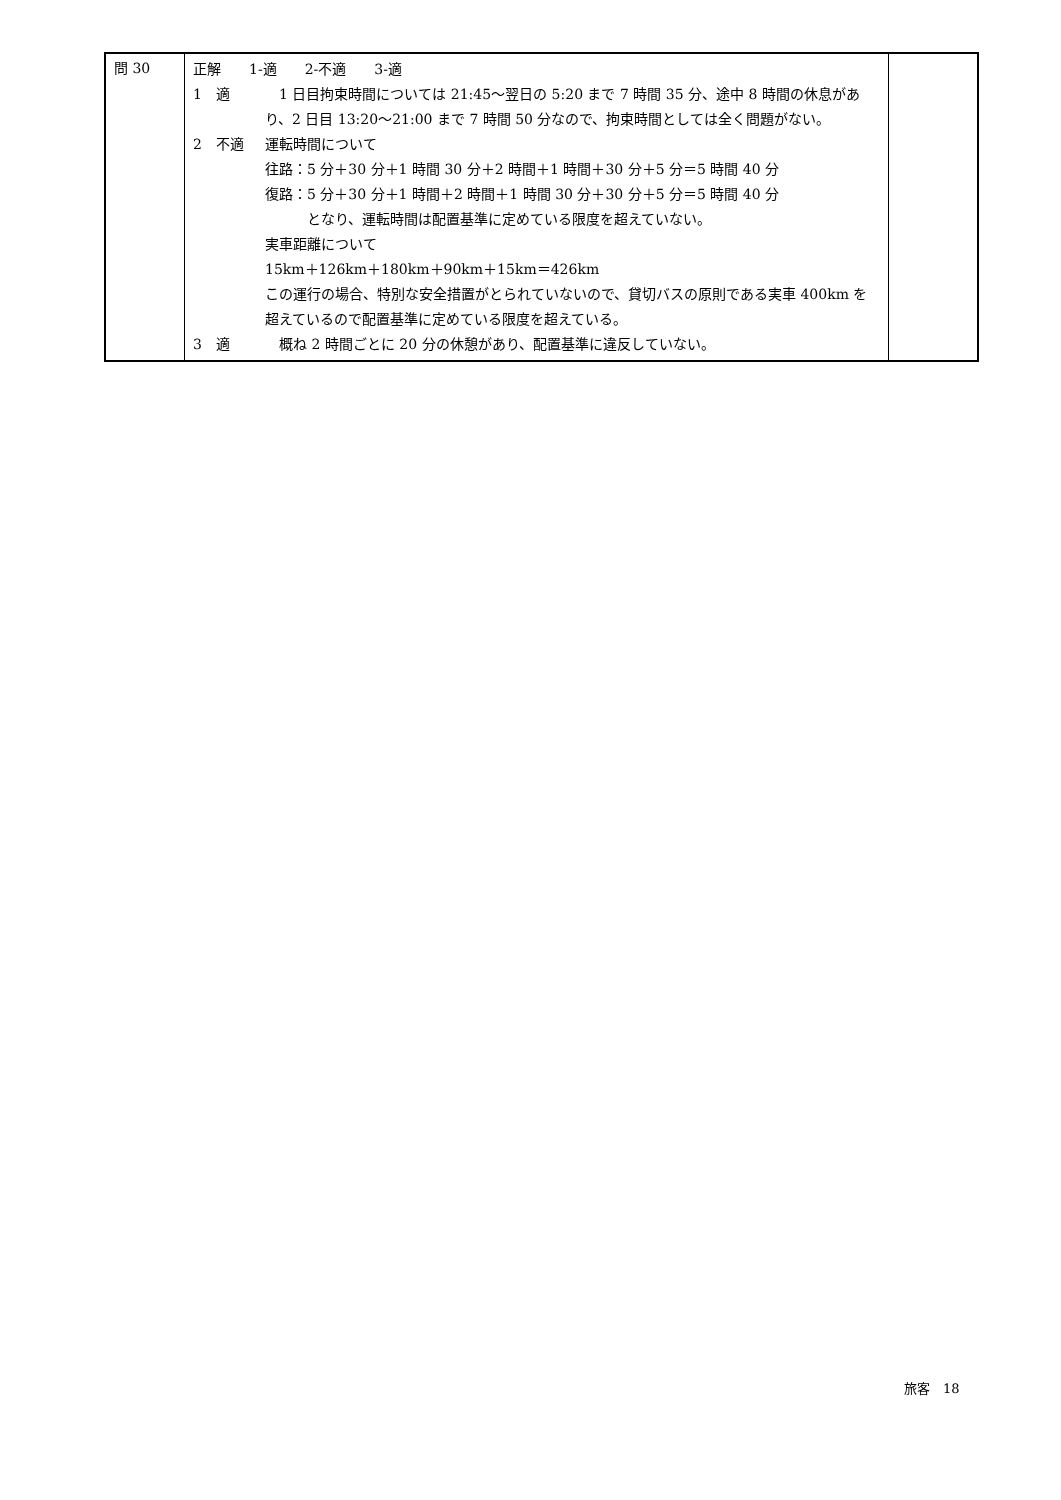| 問 30 | 正解 1-適 2-不適 3-適 1 適 1 日目拘束時間については 21:45〜翌日の 5:20 まで 7 時間 35 分、途中 8 時間の休息があり、2 日目 13:20〜21:00 まで 7 時間 50 分なので、拘束時間としては全く問題がない。 2 不適 運転時間について 往路：5 分＋30 分＋1 時間 30 分＋2 時間＋1 時間＋30 分＋5 分＝5 時間 40 分 復路：5 分＋30 分＋1 時間＋2 時間＋1 時間 30 分＋30 分＋5 分＝5 時間 40 分 となり、運転時間は配置基準に定めている限度を超えていない。 実車距離について 15km＋126km＋180km＋90km＋15km＝426km この運行の場合、特別な安全措置がとられていないので、貸切バスの原則である実車 400km を超えているので配置基準に定めている限度を超えている。 3 適 概ね 2 時間ごとに 20 分の休憩があり、配置基準に違反していない。 | |
旅客　18